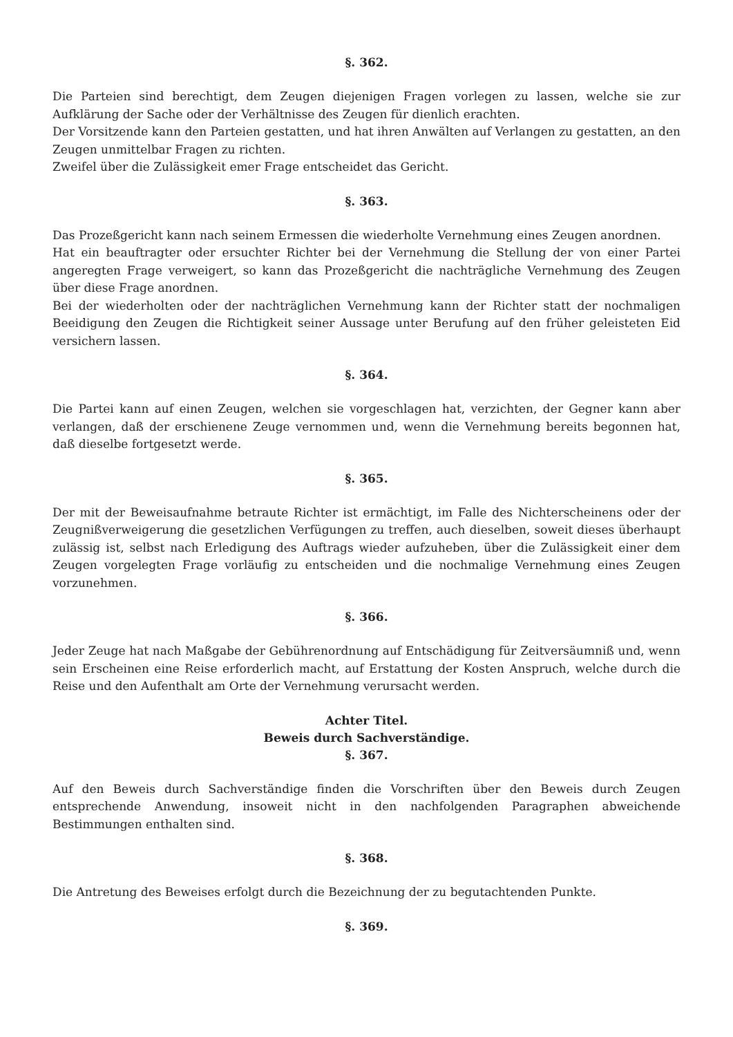§. 362.
Die Parteien sind berechtigt, dem Zeugen diejenigen Fragen vorlegen zu lassen, welche sie zur Aufklärung der Sache oder der Verhältnisse des Zeugen für dienlich erachten.
Der Vorsitzende kann den Parteien gestatten, und hat ihren Anwälten auf Verlangen zu gestatten, an den Zeugen unmittelbar Fragen zu richten.
Zweifel über die Zulässigkeit emer Frage entscheidet das Gericht.
§. 363.
Das Prozeßgericht kann nach seinem Ermessen die wiederholte Vernehmung eines Zeugen anordnen.
Hat ein beauftragter oder ersuchter Richter bei der Vernehmung die Stellung der von einer Partei angeregten Frage verweigert, so kann das Prozeßgericht die nachträgliche Vernehmung des Zeugen über diese Frage anordnen.
Bei der wiederholten oder der nachträglichen Vernehmung kann der Richter statt der nochmaligen Beeidigung den Zeugen die Richtigkeit seiner Aussage unter Berufung auf den früher geleisteten Eid versichern lassen.
§. 364.
Die Partei kann auf einen Zeugen, welchen sie vorgeschlagen hat, verzichten, der Gegner kann aber verlangen, daß der erschienene Zeuge vernommen und, wenn die Vernehmung bereits begonnen hat, daß dieselbe fortgesetzt werde.
§. 365.
Der mit der Beweisaufnahme betraute Richter ist ermächtigt, im Falle des Nichterscheinens oder der Zeugnißverweigerung die gesetzlichen Verfügungen zu treffen, auch dieselben, soweit dieses überhaupt zulässig ist, selbst nach Erledigung des Auftrags wieder aufzuheben, über die Zulässigkeit einer dem Zeugen vorgelegten Frage vorläufig zu entscheiden und die nochmalige Vernehmung eines Zeugen vorzunehmen.
§. 366.
Jeder Zeuge hat nach Maßgabe der Gebührenordnung auf Entschädigung für Zeitversäumniß und, wenn sein Erscheinen eine Reise erforderlich macht, auf Erstattung der Kosten Anspruch, welche durch die Reise und den Aufenthalt am Orte der Vernehmung verursacht werden.
Achter Titel.
Beweis durch Sachverständige.
§. 367.
Auf den Beweis durch Sachverständige finden die Vorschriften über den Beweis durch Zeugen entsprechende Anwendung, insoweit nicht in den nachfolgenden Paragraphen abweichende Bestimmungen enthalten sind.
§. 368.
Die Antretung des Beweises erfolgt durch die Bezeichnung der zu begutachtenden Punkte.
§. 369.